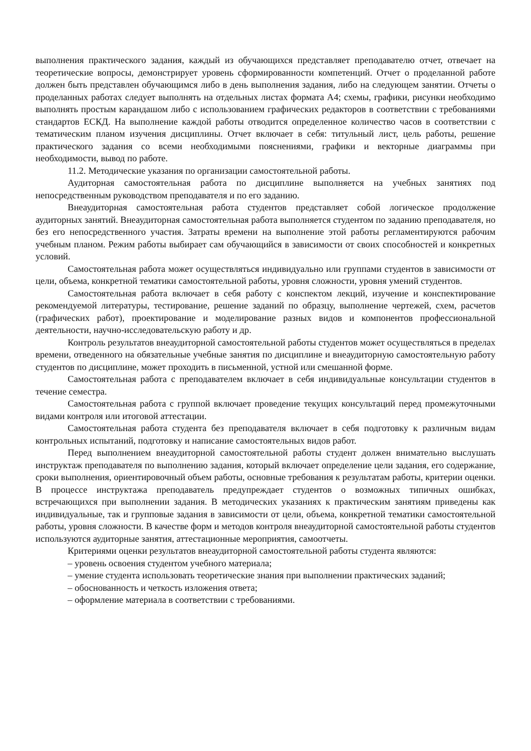выполнения практического задания, каждый из обучающихся представляет преподавателю отчет, отвечает на теоретические вопросы, демонстрирует уровень сформированности компетенций. Отчет о проделанной работе должен быть представлен обучающимся либо в день выполнения задания, либо на следующем занятии. Отчеты о проделанных работах следует выполнять на отдельных листах формата А4; схемы, графики, рисунки необходимо выполнять простым карандашом либо с использованием графических редакторов в соответствии с требованиями стандартов ЕСКД. На выполнение каждой работы отводится определенное количество часов в соответствии с тематическим планом изучения дисциплины. Отчет включает в себя: титульный лист, цель работы, решение практического задания со всеми необходимыми пояснениями, графики и векторные диаграммы при необходимости, вывод по работе.
11.2. Методические указания по организации самостоятельной работы.
Аудиторная самостоятельная работа по дисциплине выполняется на учебных занятиях под непосредственным руководством преподавателя и по его заданию.
Внеаудиторная самостоятельная работа студентов представляет собой логическое продолжение аудиторных занятий. Внеаудиторная самостоятельная работа выполняется студентом по заданию преподавателя, но без его непосредственного участия. Затраты времени на выполнение этой работы регламентируются рабочим учебным планом. Режим работы выбирает сам обучающийся в зависимости от своих способностей и конкретных условий.
Самостоятельная работа может осуществляться индивидуально или группами студентов в зависимости от цели, объема, конкретной тематики самостоятельной работы, уровня сложности, уровня умений студентов.
Самостоятельная работа включает в себя работу с конспектом лекций, изучение и конспектирование рекомендуемой литературы, тестирование, решение заданий по образцу, выполнение чертежей, схем, расчетов (графических работ), проектирование и моделирование разных видов и компонентов профессиональной деятельности, научно-исследовательскую работу и др.
Контроль результатов внеаудиторной самостоятельной работы студентов может осуществляться в пределах времени, отведенного на обязательные учебные занятия по дисциплине и внеаудиторную самостоятельную работу студентов по дисциплине, может проходить в письменной, устной или смешанной форме.
Самостоятельная работа с преподавателем включает в себя индивидуальные консультации студентов в течение семестра.
Самостоятельная работа с группой включает проведение текущих консультаций перед промежуточными видами контроля или итоговой аттестации.
Самостоятельная работа студента без преподавателя включает в себя подготовку к различным видам контрольных испытаний, подготовку и написание самостоятельных видов работ.
Перед выполнением внеаудиторной самостоятельной работы студент должен внимательно выслушать инструктаж преподавателя по выполнению задания, который включает определение цели задания, его содержание, сроки выполнения, ориентировочный объем работы, основные требования к результатам работы, критерии оценки. В процессе инструктажа преподаватель предупреждает студентов о возможных типичных ошибках, встречающихся при выполнении задания. В методических указаниях к практическим занятиям приведены как индивидуальные, так и групповые задания в зависимости от цели, объема, конкретной тематики самостоятельной работы, уровня сложности. В качестве форм и методов контроля внеаудиторной самостоятельной работы студентов используются аудиторные занятия, аттестационные мероприятия, самоотчеты.
Критериями оценки результатов внеаудиторной самостоятельной работы студента являются:
– уровень освоения студентом учебного материала;
– умение студента использовать теоретические знания при выполнении практических заданий;
– обоснованность и четкость изложения ответа;
– оформление материала в соответствии с требованиями.